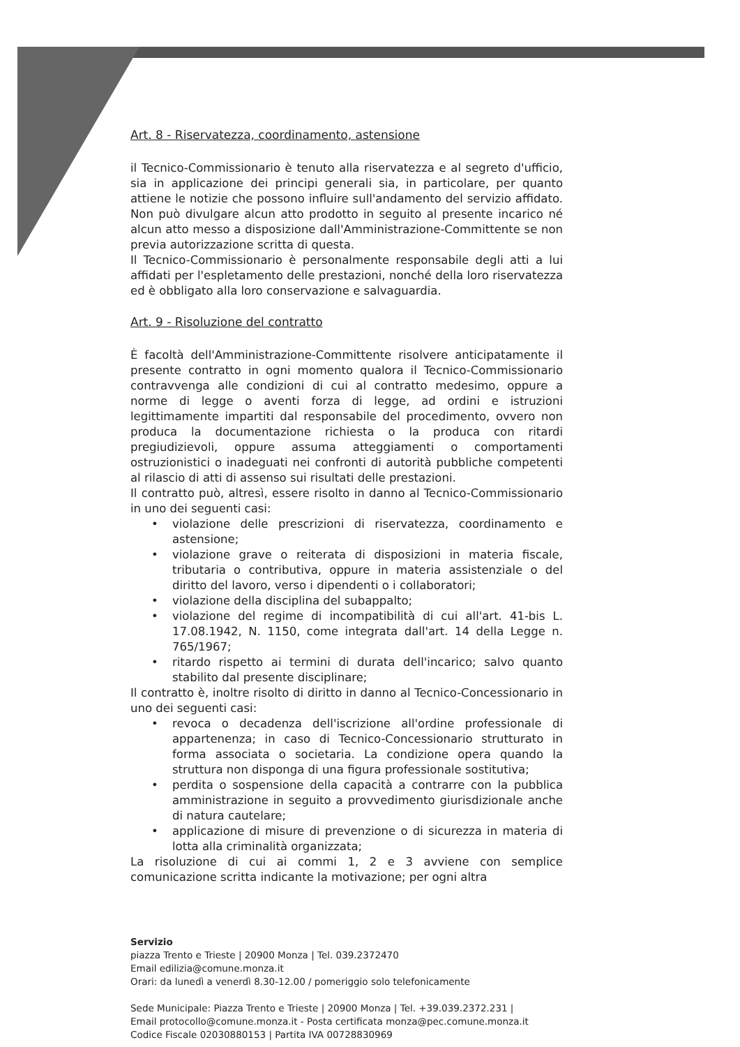Art. 8 - Riservatezza, coordinamento, astensione
il Tecnico-Commissionario è tenuto alla riservatezza e al segreto d'ufficio, sia in applicazione dei principi generali sia, in particolare, per quanto attiene le notizie che possono influire sull'andamento del servizio affidato. Non può divulgare alcun atto prodotto in seguito al presente incarico né alcun atto messo a disposizione dall'Amministrazione-Committente se non previa autorizzazione scritta di questa.
Il Tecnico-Commissionario è personalmente responsabile degli atti a lui affidati per l'espletamento delle prestazioni, nonché della loro riservatezza ed è obbligato alla loro conservazione e salvaguardia.
Art. 9 - Risoluzione del contratto
È facoltà dell'Amministrazione-Committente risolvere anticipatamente il presente contratto in ogni momento qualora il Tecnico-Commissionario contravvenga alle condizioni di cui al contratto medesimo, oppure a norme di legge o aventi forza di legge, ad ordini e istruzioni legittimamente impartiti dal responsabile del procedimento, ovvero non produca la documentazione richiesta o la produca con ritardi pregiudizievoli, oppure assuma atteggiamenti o comportamenti ostruzionistici o inadeguati nei confronti di autorità pubbliche competenti al rilascio di atti di assenso sui risultati delle prestazioni.
Il contratto può, altresì, essere risolto in danno al Tecnico-Commissionario in uno dei seguenti casi:
• violazione delle prescrizioni di riservatezza, coordinamento e astensione;
• violazione grave o reiterata di disposizioni in materia fiscale, tributaria o contributiva, oppure in materia assistenziale o del diritto del lavoro, verso i dipendenti o i collaboratori;
• violazione della disciplina del subappalto;
• violazione del regime di incompatibilità di cui all'art. 41-bis L. 17.08.1942, N. 1150, come integrata dall'art. 14 della Legge n. 765/1967;
• ritardo rispetto ai termini di durata dell'incarico; salvo quanto stabilito dal presente disciplinare;
Il contratto è, inoltre risolto di diritto in danno al Tecnico-Concessionario in uno dei seguenti casi:
• revoca o decadenza dell'iscrizione all'ordine professionale di appartenenza; in caso di Tecnico-Concessionario strutturato in forma associata o societaria. La condizione opera quando la struttura non disponga di una figura professionale sostitutiva;
• perdita o sospensione della capacità a contrarre con la pubblica amministrazione in seguito a provvedimento giurisdizionale anche di natura cautelare;
• applicazione di misure di prevenzione o di sicurezza in materia di lotta alla criminalità organizzata;
La risoluzione di cui ai commi 1, 2 e 3 avviene con semplice comunicazione scritta indicante la motivazione; per ogni altra
Servizio
piazza Trento e Trieste | 20900 Monza | Tel. 039.2372470
Email edilizia@comune.monza.it
Orari: da lunedì a venerdì 8.30-12.00 / pomeriggio solo telefonicamente
Sede Municipale: Piazza Trento e Trieste | 20900 Monza | Tel. +39.039.2372.231 |
Email protocollo@comune.monza.it - Posta certificata monza@pec.comune.monza.it
Codice Fiscale 02030880153 | Partita IVA 00728830969